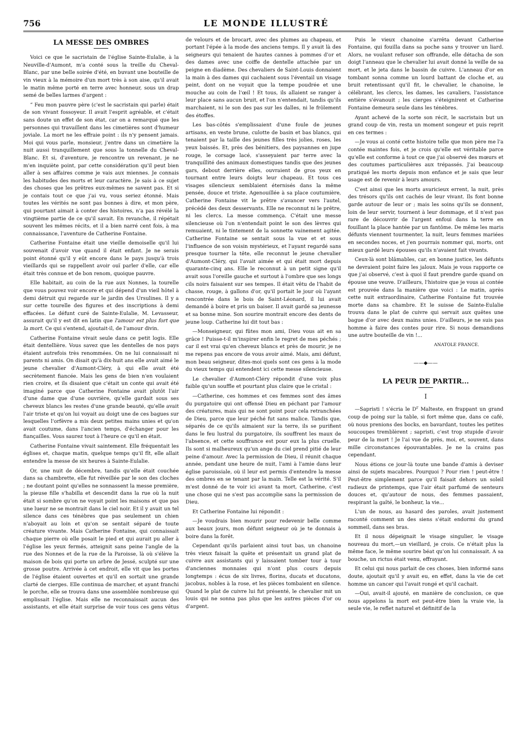756 LE MONDE ILLUSTRÉ
LA MESSE DES OMBRES
Voici ce que le sacristain de l'église Sainte-Eulalie, à la Neuville-d'Aumont, m'a conté sous la treille du Cheval-Blanc, par une belle soirée d'été, en buvant une bouteille de vin vieux à la mémoire d'un mort très à son aise, qu'il avait le matin même porté en terre avec honneur, sous un drap semé de belles larmes d'argent :
“ Feu mon pauvre père (c'est le sacristain qui parle) était de son vivant fossoyeur. Il avait l'esprit agréable, et c'était sans doute un effet de son état, car on a remarqué que les personnes qui travaillent dans les cimetières sont d'humeur joviale. La mort ne les effraie point : ils n'y pensent jamais. Moi qui vous parle, monsieur, j'entre dans un cimetière la nuit aussi tranquillement que sous la tonnelle du Cheval-Blanc. Et si, d'aventure, je rencontre un revenant, je ne m'en inquiète point, par cette considération qu'il peut bien aller à ses affaires comme je vais aux miennes. Je connais les habitudes des morts et leur caractère. Je sais à ce sujet des choses que les prêtres eux-mêmes ne savent pas. Et si je contais tout ce que j'ai vu, vous seriez étonné. Mais toutes les vérités ne sont pas bonnes à dire, et mon père, qui pourtant aimait à conter des histoires, n'a pas révélé la vingtième partie de ce qu'il savait. En revanche, il répétait souvent les mêmes récits, et il a bien narré cent fois, à ma connaissance, l'aventure de Catherine Fontaine.
Catherine Fontaine était une vieille demoiselle qu'il lui souvenait d'avoir vue quand il était enfant. Je ne serais point étonné qu'il y eût encore dans le pays jusqu'à trois vieillards qui se rappellent avoir ouï parler d'elle, car elle était très connue et de bon renom, quoique pauvre.
Elle habitait, au coin de la rue aux Nonnes, la tourelle que vous pouvez voir encore et qui dépend d'un vieil hôtel à demi détruit qui regarde sur le jardin des Ursulines. Il y a sur cette tourelle des figures et des inscriptions à demi effacées. Le défunt curé de Sainte-Eulalie, M. Levasseur, assurait qu'il y est dit en latin que l'amour est plus fort que la mort. Ce qui s'entend, ajoutait-il, de l'amour divin.
Catherine Fontaine vivait seule dans ce petit logis. Elle était dentellière. Vous savez que les dentelles de nos pays étaient autrefois très renommées. On ne lui connaissait ni parents ni amis. On disait qu'à dix-huit ans elle avait aimé le jeune chevalier d'Aumont-Cléry, à qui elle avait été secrètement fiancée. Mais les gens de bien n'en voulaient rien croire, et ils disaient que c'était un conte qui avait été imaginé parce que Catherine Fontaine avait plutôt l'air d'une dame que d'une ouvrière, qu'elle gardait sous ses cheveux blancs les restes d'une grande beauté, qu'elle avait l'air triste et qu'on lui voyait au doigt une de ces bagues sur lesquelles l'orfèvre a mis deux petites mains unies et qu'on avait coutume, dans l'ancien temps, d'échanger pour les fiançailles. Vous saurez tout à l'heure ce qu'il en était.
Catherine Fontaine vivait saintement. Elle fréquentait les églises et, chaque matin, quelque temps qu'il fît, elle allait entendre la messe de six heures à Sainte-Eulalie.
Or, une nuit de décembre, tandis qu'elle était couchée dans sa chambrette, elle fut réveillée par le son des cloches ; ne doutant point qu'elles ne sonnassent la messe première, la pieuse fille s'habilla et descendit dans la rue où la nuit était si sombre qu'on ne voyait point les maisons et que pas une lueur ne se montrait dans le ciel noir. Et il y avait un tel silence dans ces ténèbres que pas seulement un chien n'aboyait au loin et qu'on se sentait séparé de toute créature vivante. Mais Catherine Fontaine, qui connaissait chaque pierre où elle posait le pied et qui aurait pu aller à l'église les yeux fermés, atteignit sans peine l'angle de la rue des Nonnes et de la rue de la Paroisse, là où s'élève la maison de bois qui porte un arbre de Jessé, sculpté sur une grosse poutre. Arrivée à cet endroit, elle vit que les portes de l'église étaient ouvertes et qu'il en sortait une grande clarté de cierges. Elle continua de marcher, et ayant franchi le porche, elle se trouva dans une assemblée nombreuse qui emplissait l'église. Mais elle ne reconnaissait aucun des assistants, et elle était surprise de voir tous ces gens vêtus de velours et de brocart, avec des plumes au chapeau, et portant l'épée à la mode des anciens temps. Il y avait là des seigneurs qui tenaient de hautes cannes à pommes d'or et des dames avec une coiffe de dentelle attachée par un peigne en diadème. Des chevaliers de Saint-Louis donnaient la main à des dames qui cachaient sous l'éventail un visage peint, dont on ne voyait que la tempe poudrée et une mouche au coin de l'œil ! Et tous, ils allaient se ranger à leur place sans aucun bruit, et l'on n'entendait, tandis qu'ils marchaient, ni le son des pas sur les dalles, ni le frôlement des étoffes.
Les bas-côtés s'emplissaient d'une foule de jeunes artisans, en veste brune, culotte de basin et bas blancs, qui tenaient par la taille des jeunes filles très jolies, roses, les yeux baissés. Et, près des bénitiers, des paysannes en jupe rouge, le corsage lacé, s'asseyaient par terre avec la tranquillité des animaux domestiques tandis que des jeunes gars, debout derrière elles, ouvraient de gros yeux en tournant entre leurs doigts leur chapeau. Et tous ces visages silencieux semblaient éternisés dans la même pensée, douce et triste. Agenouillée à sa place coutumière, Catherine Fontaine vit le prêtre s'avancer vers l'autel, précédé des deux desservants. Elle ne reconnut ni le prêtre, ni les clercs. La messe commença. C'était une messe silencieuse où l'on n'entendait point le son des lèvres qui remuaient, ni le tintement de la sonnette vainement agitée. Catherine Fontaine se sentait sous la vue et et sous l'influence de son voisin mystérieux, et l'ayant regardé sans presque tourner la tête, elle reconnut le jeune chevalier d'Aumont-Cléry, qui l'avait aimée et qui était mort depuis quarante-cinq ans. Elle le reconnut à un petit signe qu'il avait sous l'oreille gauche et surtout à l'ombre que ses longs cils noirs faisaient sur ses tempes. Il était vêtu de l'habit de chasse, rouge, à gallons d'or, qu'il portait le jour où l'ayant rencontrée dans le bois de Saint-Léonard, il lui avait demandé à boire et pris un baiser. Il avait gardé sa jeunesse et sa bonne mine. Son sourire montrait encore des dents de jeune loup. Catherine lui dit tout bas :
—Monseigneur, qui fûtes mon ami, Dieu vous ait en sa grâce ! Puisse-t-il m'inspirer enfin le regret de mes péchés ; car il est vrai qu'en cheveux blancs et près de mourir, je ne me repens pas encore de vous avoir aimé. Mais, ami défunt, mon beau seigneur, dites-moi quels sont ces gens à la mode du vieux temps qui entendent ici cette messe silencieuse.
Le chevalier d'Aumont-Cléry répondit d'une voix plus faible qu'un souffle et pourtant plus claire que le cristal :
—Catherine, ces hommes et ces femmes sont des âmes du purgatoire qui ont offensé Dieu en péchant par l'amour des créatures, mais qui ne sont point pour cela retranchées de Dieu, parce que leur péché fut sans malice. Tandis que, séparés de ce qu'ils aimaient sur la terre, ils se purifient dans le feu lustral du purgatoire, ils souffrent les maux de l'absence, et cette souffrance est pour eux la plus cruelle. Ils sont si malheureux qu'un ange du ciel prend pitié de leur peine d'amour. Avec la permission de Dieu, il réunit chaque année, pendant une heure de nuit, l'ami à l'amie dans leur église paroissiale, où il leur est permis d'entendre la messe des ombres en se tenant par la main. Telle est la vérité. S'il m'est donné de te voir ici avant ta mort, Catherine, c'est une chose qui ne s'est pas accomplie sans la permission de Dieu.
Et Catherine Fontaine lui répondit :
—Je voudrais bien mourir pour redevenir belle comme aux beaux jours, mon défunt seigneur où je te donnais à boire dans la forêt.
Cependant qu'ils parlaient ainsi tout bas, un chanoine très vieux faisait la quête et présentait un grand plat de cuivre aux assistants qui y laissaient tomber tour à tour d'anciennes monnaies qui n'ont plus cours depuis longtemps : écus de six livres, florins, ducats et ducatons, jacobus, nobles à la rose, et les pièces tombaient en silence. Quand le plat de cuivre lui fut présenté, le chevalier mit un louis qui ne sonna pas plus que les autres pièces d'or ou d'argent.
Puis le vieux chanoine s'arrêta devant Catherine Fontaine, qui fouilla dans sa poche sans y trouver un liard. Alors, ne voulant refuser son offrande, elle détacha de son doigt l'anneau que le chevalier lui avait donné la veille de sa mort, et le jeta dans le bassin de cuivre. L'anneau d'or en tombant sonna comme un lourd battant de cloche et, au bruit retentissant qu'il fit, le chevalier, le chanoine, le célébrant, les clercs, les dames, les cavaliers, l'assistance entière s'évanouit ; les cierges s'éteignirent et Catherine Fontaine demeura seule dans les ténèbres.
Ayant achevé de la sorte son récit, le sacristain but un grand coup de vin, resta un moment songeur et puis reprit en ces termes :
—Je vous ai conté cette histoire telle que mon père me l'a contée maintes fois, et je crois qu'elle est véritable parce qu'elle est conforme à tout ce que j'ai observé des mœurs et des coutumes particulières aux trépassés. J'ai beaucoup pratiqué les morts depuis mon enfance et je sais que leur usage est de revenir à leurs amours.
C'est ainsi que les morts avaricieux errent, la nuit, près des trésors qu'ils ont cachés de leur vivant. Ils font bonne garde autour de leur or ; mais les soins qu'ils se donnent, loin de leur servir, tournent à leur dommage, et il n'est pas rare de découvrir de l'argent enfoui dans la terre en fouillant la place hantée par un fantôme. De même les maris défunts viennent tourmenter, la nuit, leurs femmes mariées en secondes noces, et j'en pourrais nommer qui, morts, ont mieux gardé leurs épouses qu'ils n'avaient fait vivants.
Ceux-là sont blâmables, car, en bonne justice, les défunts ne devraient point faire les jaloux. Mais je vous rapporte ce que j'ai observé, c'est à quoi il faut prendre garde quand on épouse une veuve. D'ailleurs, l'histoire que je vous ai contée est prouvée dans la manière que voici : Le matin, après cette nuit extraordinaire, Catherine Fontaine fut trouvée morte dans sa chambre. Et le suisse de Sainte-Eulalie trouva dans le plat de cuivre qui servait aux quêtes une bague d'or avec deux mains unies. D'ailleurs, je ne suis pas homme à faire des contes pour rire. Si nous demandions une autre bouteille de vin !...
ANATOLE FRANCE.
——◆——
LA PEUR DE PARTIR...
I
—Sapristi ! s'écria le D<sup>r</sup> Malteste, en frappant un grand coup de poing sur la table, si fort même que, dans ce café, où nous prenions des bocks, en bavardant, toutes les petites soucoupes tremblèrent ; sapristi, c'est trop stupide d'avoir peur de la mort ! Je l'ai vue de près, moi, et, souvent, dans mille circonstances épouvantables. Je ne la crains pas cependant.
Nous étions ce jour-là toute une bande d'amis à deviser ainsi de sujets macabres. Pourquoi ? Pour rien ! peut-être ! Peut-être simplement parce qu'il faisait dehors un soleil radieux de printemps, que l'air était parfumé de senteurs douces et, qu'autour de nous, des femmes passaient, respirant la gaîté, le bonheur, la vie...
L'un de nous, au hasard des paroles, avait justement raconté comment un des siens s'était endormi du grand sommeil, dans ses bras.
Et il nous dépeignait le visage singulier, le visage nouveau du mort,—un vieillard, je crois. Ce n'était plus la même face, le même sourire béat qu'on lui connaissait. A sa bouche, un rictus était venu, effrayant.
Et celui qui nous parlait de ces choses, bien informé sans doute, ajoutait qu'il y avait eu, en effet, dans la vie de cet homme un cancer qui l'avait rongé et qu'il cachait.
—Oui, avait-il ajouté, en manière de conclusion, ce que nous appelons la mort est peut-être bien la vraie vie, la seule vie, le reflet naturel et définitif de la